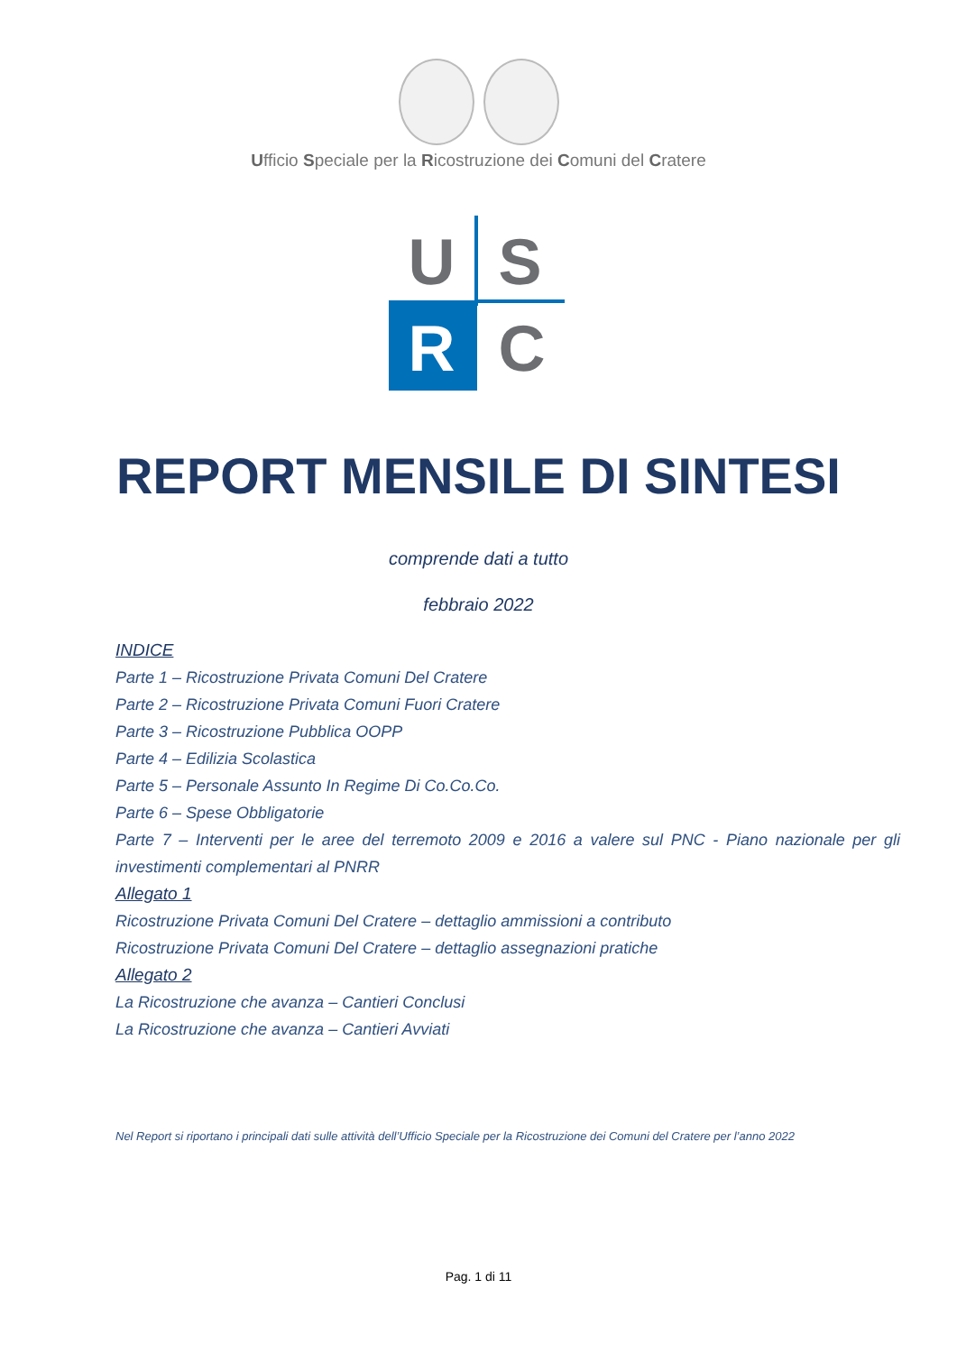Ufficio Speciale per la Ricostruzione dei Comuni del Cratere
U S
R C
REPORT MENSILE DI SINTESI
comprende dati a tutto
febbraio 2022
INDICE
Parte 1 – Ricostruzione Privata Comuni Del Cratere
Parte 2 – Ricostruzione Privata Comuni Fuori Cratere
Parte 3 – Ricostruzione Pubblica OOPP
Parte 4 – Edilizia Scolastica
Parte 5 – Personale Assunto In Regime Di Co.Co.Co.
Parte 6 – Spese Obbligatorie
Parte 7 – Interventi per le aree del terremoto 2009 e 2016 a valere sul PNC - Piano nazionale per gli investimenti complementari al PNRR
Allegato 1
Ricostruzione Privata Comuni Del Cratere – dettaglio ammissioni a contributo
Ricostruzione Privata Comuni Del Cratere – dettaglio assegnazioni pratiche
Allegato 2
La Ricostruzione che avanza – Cantieri Conclusi
La Ricostruzione che avanza – Cantieri Avviati
Nel Report si riportano i principali dati sulle attività dell’Ufficio Speciale per la Ricostruzione dei Comuni del Cratere per l’anno 2022
Pag. 1 di 11